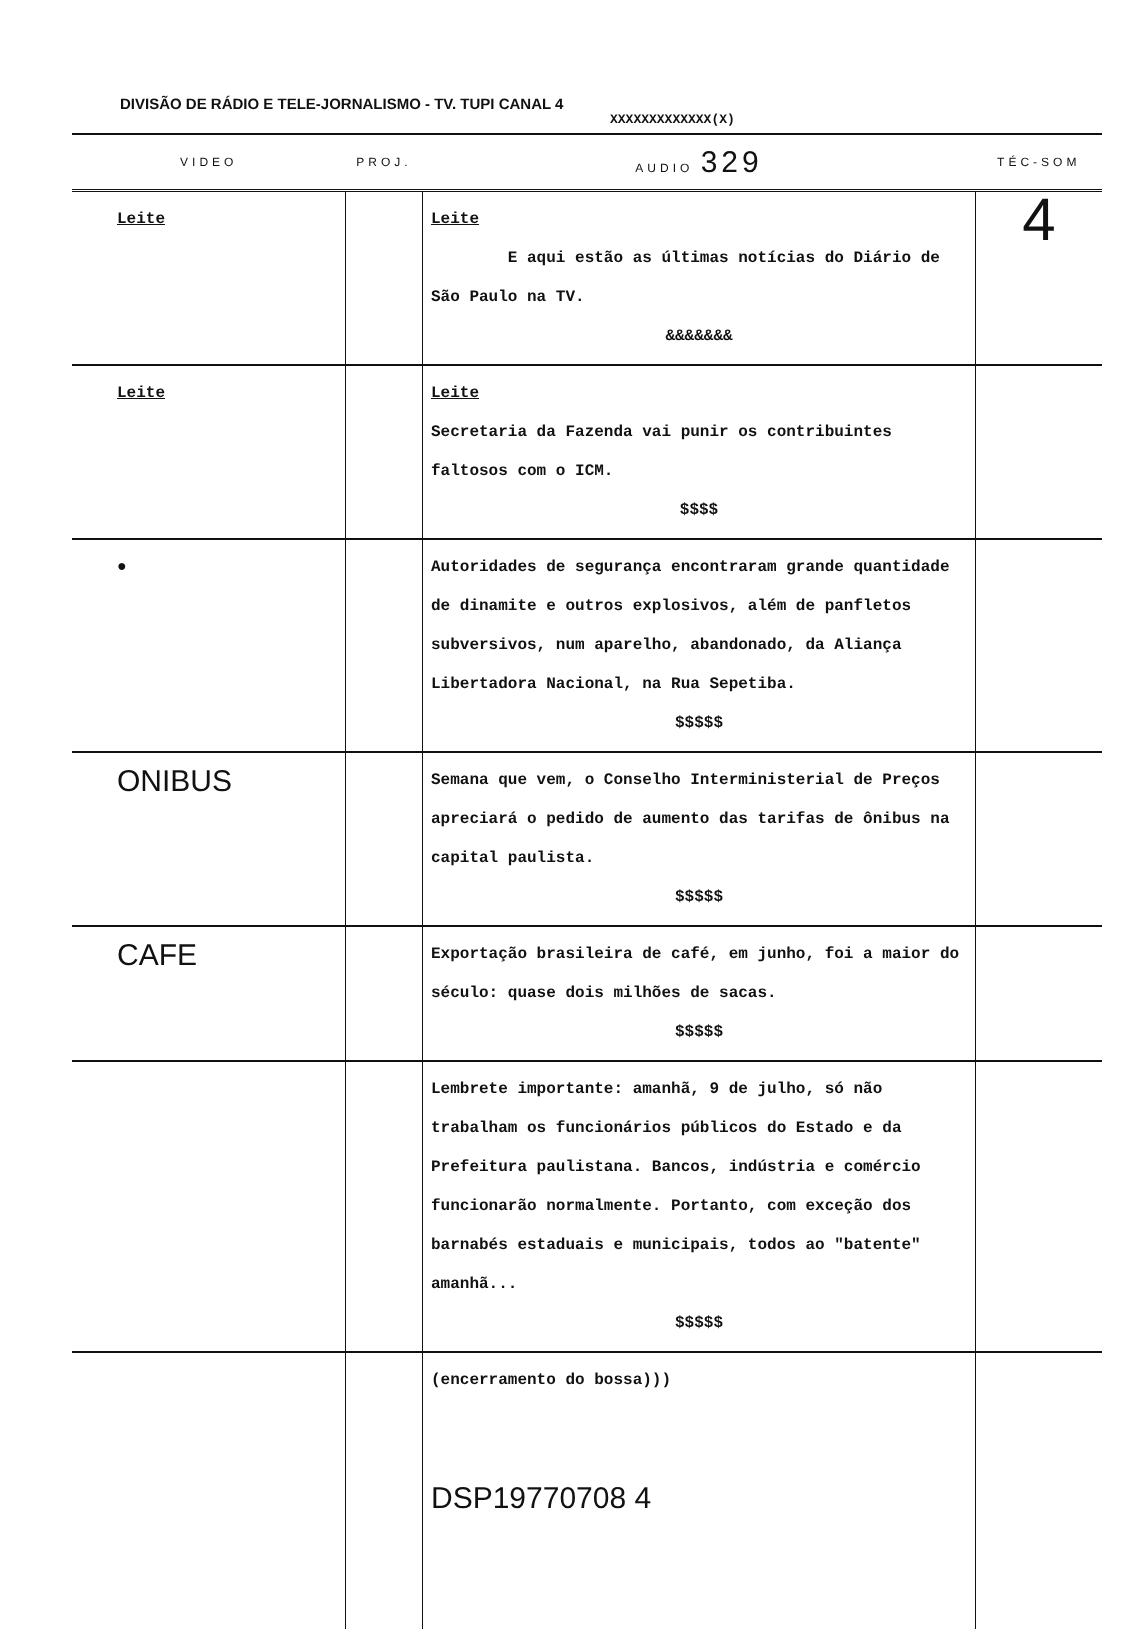DIVISÃO DE RÁDIO E TELE-JORNALISMO - TV. TUPI CANAL 4
XXXXXXXXXXXXX(X)
| VIDEO | PROJ. | AUDIO 329 | TÉC-SOM |
| --- | --- | --- | --- |
| Leite | | Leite E aqui estão as últimas notícias do Diário de São Paulo na TV. &&&&&&& | 4 |
| Leite | | Leite Secretaria da Fazenda vai punir os contribuintes faltosos com o ICM. $$$$ | |
| ● | | Autoridades de segurança encontraram grande quantidade de dinamite e outros explosivos, além de panfletos subversivos, num aparelho, abandonado, da Aliança Libertadora Nacional, na Rua Sepetiba. $$$$$ | |
| ONIBUS | | Semana que vem, o Conselho Interministerial de Preços apreciará o pedido de aumento das tarifas de ônibus na capital paulista. $$$$$ | |
| CAFE | | Exportação brasileira de café, em junho, foi a maior do século: quase dois milhões de sacas. $$$$$ | |
| | | Lembrete importante: amanhã, 9 de julho, só não trabalham os funcionários públicos do Estado e da Prefeitura paulistana. Bancos, indústria e comércio funcionarão normalmente. Portanto, com exceção dos barnabés estaduais e municipais, todos ao "batente" amanhã... $$$$$ | |
| | | (encerramento do bossa))) DSP19770708 4 | |